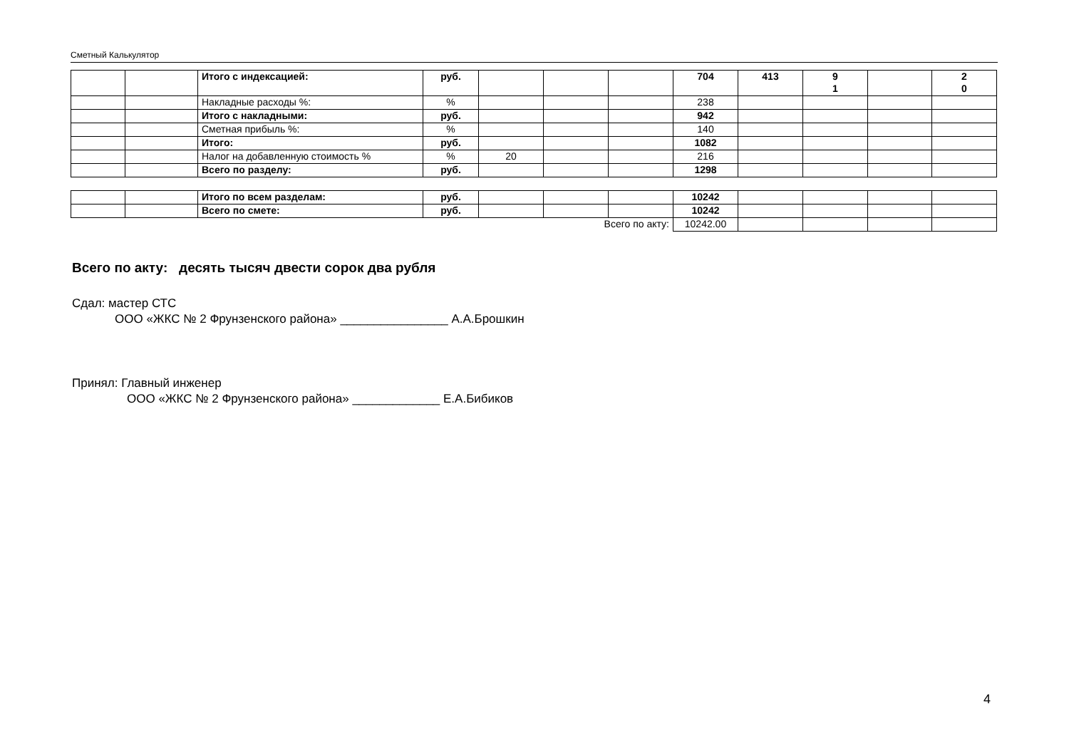Сметный Калькулятор
| | | Итого с индексацией: | руб. | | | | 704 | 413 | 9 1 | | 2 0 |
| | | Накладные расходы %: | % | | | | 238 | | | | |
| | | Итого с накладными: | руб. | | | | 942 | | | | |
| | | Сметная прибыль %: | % | | | | 140 | | | | |
| | | Итого: | руб. | | | | 1082 | | | | |
| | | Налог на добавленную стоимость % | % | 20 | | | 216 | | | | |
| | | Всего по разделу: | руб. | | | | 1298 | | | | |
| | | Итого по всем разделам: | руб. | | | | 10242 | | | | |
| | | Всего по смете: | руб. | | | | 10242 | | | | |
| Всего по акту: | | | | | | | 10242.00 | | | | |
Всего по акту: десять тысяч двести сорок два рубля
Сдал: мастер СТС
ООО «ЖКС № 2 Фрунзенского района» ________________ А.А.Брошкин
Принял: Главный инженер
ООО «ЖКС № 2 Фрунзенского района» _____________ Е.А.Бибиков
4